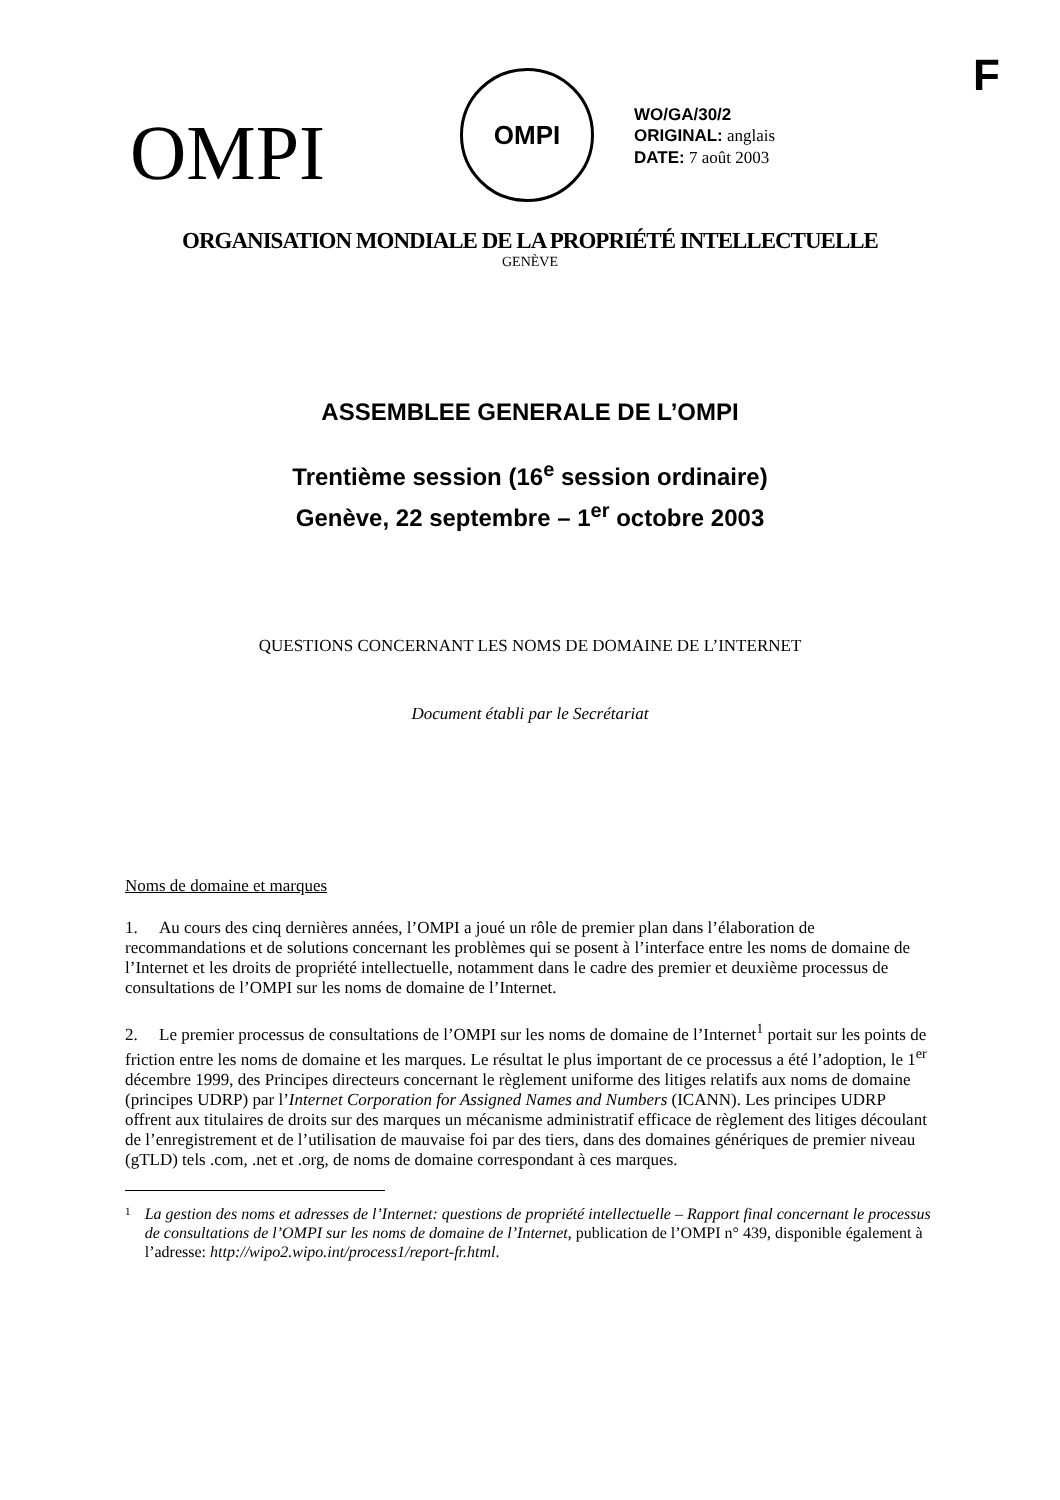F
OMPI
OMPI
WO/GA/30/2
ORIGINAL: anglais
DATE: 7 août 2003
ORGANISATION MONDIALE DE LA PROPRIÉTÉ INTELLECTUELLE
GENÈVE
ASSEMBLEE GENERALE DE L’OMPI
Trentième session (16<sup>e</sup> session ordinaire)
Genève, 22 septembre – 1<sup>er</sup> octobre 2003
QUESTIONS CONCERNANT LES NOMS DE DOMAINE DE L’INTERNET
Document établi par le Secrétariat
Noms de domaine et marques
1. Au cours des cinq dernières années, l’OMPI a joué un rôle de premier plan dans l’élaboration de recommandations et de solutions concernant les problèmes qui se posent à l’interface entre les noms de domaine de l’Internet et les droits de propriété intellectuelle, notamment dans le cadre des premier et deuxième processus de consultations de l’OMPI sur les noms de domaine de l’Internet.
2. Le premier processus de consultations de l’OMPI sur les noms de domaine de l’Internet<sup>1</sup> portait sur les points de friction entre les noms de domaine et les marques. Le résultat le plus important de ce processus a été l’adoption, le 1<sup>er</sup> décembre 1999, des Principes directeurs concernant le règlement uniforme des litiges relatifs aux noms de domaine (principes UDRP) par l’Internet Corporation for Assigned Names and Numbers (ICANN). Les principes UDRP offrent aux titulaires de droits sur des marques un mécanisme administratif efficace de règlement des litiges découlant de l’enregistrement et de l’utilisation de mauvaise foi par des tiers, dans des domaines génériques de premier niveau (gTLD) tels .com, .net et .org, de noms de domaine correspondant à ces marques.
1 La gestion des noms et adresses de l’Internet: questions de propriété intellectuelle – Rapport final concernant le processus de consultations de l’OMPI sur les noms de domaine de l’Internet, publication de l’OMPI n° 439, disponible également à l’adresse: http://wipo2.wipo.int/process1/report-fr.html.